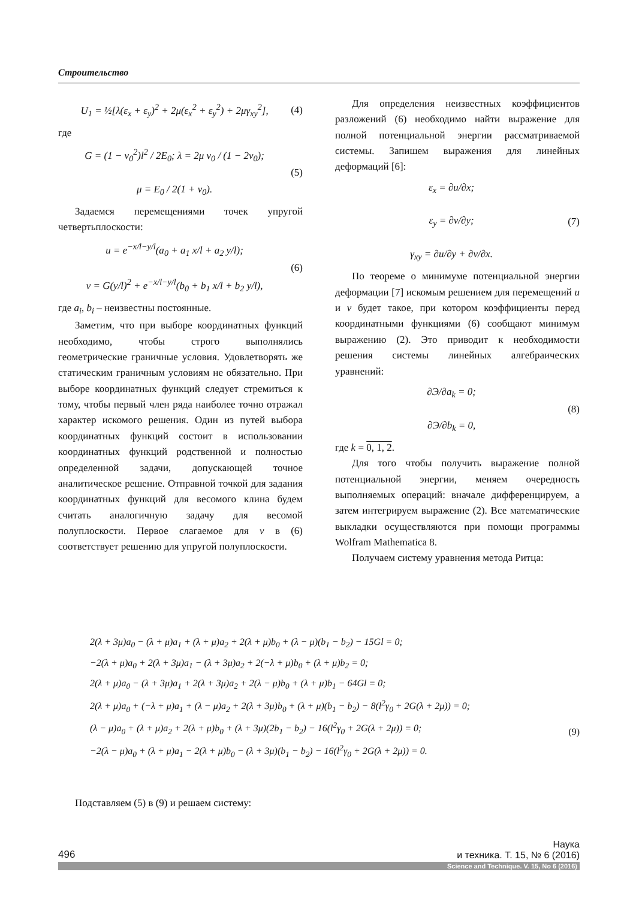Строительство
U<sub>1</sub> = ½[λ(ε<sub>x</sub> + ε<sub>y</sub>)<sup>2</sup> + 2μ(ε<sub>x</sub><sup>2</sup> + ε<sub>y</sub><sup>2</sup>) + 2μγ<sub>xy</sub><sup>2</sup>], (4)
где
G = (1 − ν<sub>0</sub><sup>2</sup>)l<sup>2</sup> / 2E<sub>0</sub>; λ = 2μ ν<sub>0</sub> / (1 − 2ν<sub>0</sub>);
μ = E<sub>0</sub> / 2(1 + ν<sub>0</sub>). (5)
Задаемся перемещениями точек упругой четвертьплоскости:
u = e<sup>−x/l−y/l</sup>(a<sub>0</sub> + a<sub>1</sub> x/l + a<sub>2</sub> y/l);
v = G(y/l)<sup>2</sup> + e<sup>−x/l−y/l</sup>(b<sub>0</sub> + b<sub>1</sub> x/l + b<sub>2</sub> y/l), (6)
где a<sub>i</sub>, b<sub>i</sub> – неизвестны постоянные.
Заметим, что при выборе координатных функций необходимо, чтобы строго выполнялись геометрические граничные условия. Удовлетворять же статическим граничным условиям не обязательно. При выборе координатных функций следует стремиться к тому, чтобы первый член ряда наиболее точно отражал характер искомого решения. Один из путей выбора координатных функций состоит в использовании координатных функций родственной и полностью определенной задачи, допускающей точное аналитическое решение. Отправной точкой для задания координатных функций для весомого клина будем считать аналогичную задачу для весомой полуплоскости. Первое слагаемое для v в (6) соответствует решению для упругой полуплоскости.
Для определения неизвестных коэффициентов разложений (6) необходимо найти выражение для полной потенциальной энергии рассматриваемой системы. Запишем выражения для линейных деформаций [6]:
ε<sub>x</sub> = ∂u/∂x;
ε<sub>y</sub> = ∂v/∂y;
γ<sub>xy</sub> = ∂u/∂y + ∂v/∂x. (7)
По теореме о минимуме потенциальной энергии деформации [7] искомым решением для перемещений u и v будет такое, при котором коэффициенты перед координатными функциями (6) сообщают минимум выражению (2). Это приводит к необходимости решения системы линейных алгебраических уравнений:
∂Э/∂a<sub>k</sub> = 0;
∂Э/∂b<sub>k</sub> = 0, (8)
где k = 0, 1, 2.
Для того чтобы получить выражение полной потенциальной энергии, меняем очередность выполняемых операций: вначале дифференцируем, а затем интегрируем выражение (2). Все математические выкладки осуществляются при помощи программы Wolfram Mathematica 8.
Получаем систему уравнения метода Ритца:
2(λ + 3μ)a<sub>0</sub> − (λ + μ)a<sub>1</sub> + (λ + μ)a<sub>2</sub> + 2(λ + μ)b<sub>0</sub> + (λ − μ)(b<sub>1</sub> − b<sub>2</sub>) − 15Gl = 0;
−2(λ + μ)a<sub>0</sub> + 2(λ + 3μ)a<sub>1</sub> − (λ + 3μ)a<sub>2</sub> + 2(−λ + μ)b<sub>0</sub> + (λ + μ)b<sub>2</sub> = 0;
2(λ + μ)a<sub>0</sub> − (λ + 3μ)a<sub>1</sub> + 2(λ + 3μ)a<sub>2</sub> + 2(λ − μ)b<sub>0</sub> + (λ + μ)b<sub>1</sub> − 64Gl = 0;
2(λ + μ)a<sub>0</sub> + (−λ + μ)a<sub>1</sub> + (λ − μ)a<sub>2</sub> + 2(λ + 3μ)b<sub>0</sub> + (λ + μ)(b<sub>1</sub> − b<sub>2</sub>) − 8(l<sup>2</sup>γ<sub>0</sub> + 2G(λ + 2μ)) = 0;
(λ − μ)a<sub>0</sub> + (λ + μ)a<sub>2</sub> + 2(λ + μ)b<sub>0</sub> + (λ + 3μ)(2b<sub>1</sub> − b<sub>2</sub>) − 16(l<sup>2</sup>γ<sub>0</sub> + 2G(λ + 2μ)) = 0;
−2(λ − μ)a<sub>0</sub> + (λ + μ)a<sub>1</sub> − 2(λ + μ)b<sub>0</sub> − (λ + 3μ)(b<sub>1</sub> − b<sub>2</sub>) − 16(l<sup>2</sup>γ<sub>0</sub> + 2G(λ + 2μ)) = 0.
(9)
Подставляем (5) в (9) и решаем систему:
496 Наука
и техника. Т. 15, № 6 (2016)
Science and Technique. V. 15, No 6 (2016)